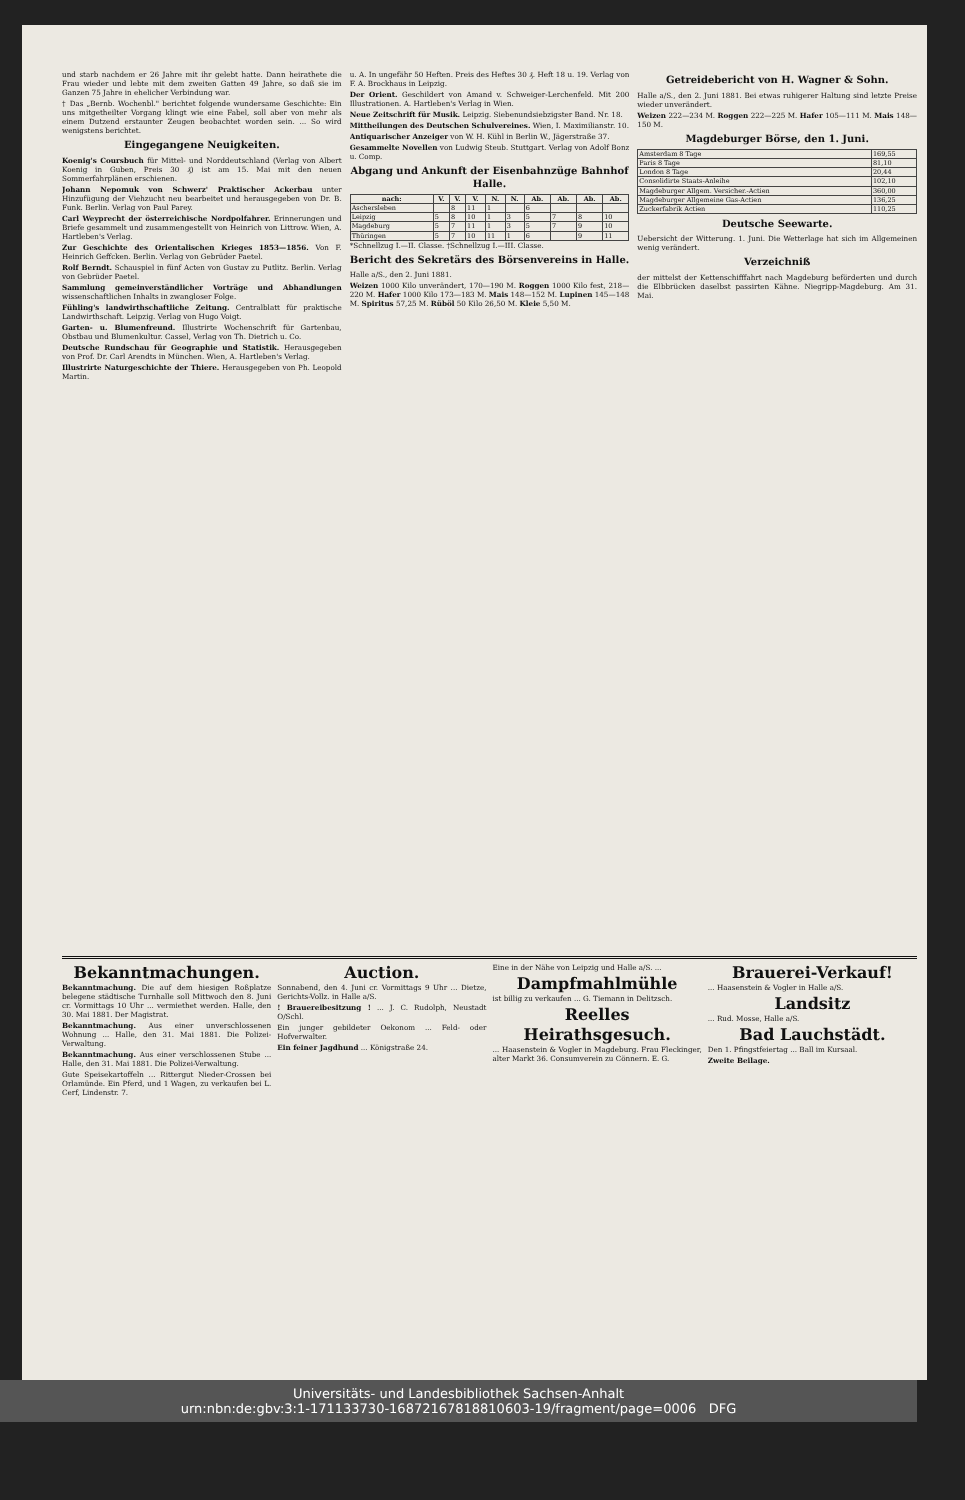und starb nachdem er 26 Jahre mit ihr gelebt hatte. Dann heirathete die Frau wieder und lebte mit dem zweiten Gatten 49 Jahre, so daß sie im Ganzen 75 Jahre in ehelicher Verbindung war.
† Das „Bernb. Wochenbl." berichtet folgende wundersame Geschichte: Ein uns mitgetheilter Vorgang klingt wie eine Fabel, soll aber von mehr als einem Dutzend erstaunter Zeugen beobachtet worden sein. ... So wird wenigstens berichtet.
Eingegangene Neuigkeiten.
Koenig's Coursbuch für Mittel- und Norddeutschland (Verlag von Albert Koenig in Guben, Preis 30 ₰) ist am 15. Mai mit den neuen Sommerfahrplänen erschienen.
Johann Nepomuk von Schwerz' Praktischer Ackerbau unter Hinzufügung der Viehzucht neu bearbeitet und herausgegeben von Dr. B. Funk. Berlin. Verlag von Paul Parey.
Carl Weyprecht der österreichische Nordpolfahrer. Erinnerungen und Briefe gesammelt und zusammengestellt von Heinrich von Littrow. Wien, A. Hartleben's Verlag.
Zur Geschichte des Orientalischen Krieges 1853—1856. Von F. Heinrich Geffcken. Berlin. Verlag von Gebrüder Paetel.
Rolf Berndt. Schauspiel in fünf Acten von Gustav zu Putlitz. Berlin. Verlag von Gebrüder Paetel.
Sammlung gemeinverständlicher Vorträge und Abhandlungen wissenschaftlichen Inhalts in zwangloser Folge.
Fühling's landwirthschaftliche Zeitung. Centralblatt für praktische Landwirthschaft. Leipzig. Verlag von Hugo Voigt.
Garten- u. Blumenfreund. Illustrirte Wochenschrift für Gartenbau, Obstbau und Blumenkultur. Cassel, Verlag von Th. Dietrich u. Co.
Deutsche Rundschau für Geographie und Statistik. Herausgegeben von Prof. Dr. Carl Arendts in München. Wien, A. Hartleben's Verlag.
Illustrirte Naturgeschichte der Thiere. Herausgegeben von Ph. Leopold Martin.
u. A. In ungefähr 50 Heften. Preis des Heftes 30 ₰. Heft 18 u. 19. Verlag von F. A. Brockhaus in Leipzig.
Der Orient. Geschildert von Amand v. Schweiger-Lerchenfeld. Mit 200 Illustrationen. A. Hartleben's Verlag in Wien.
Neue Zeitschrift für Musik. Leipzig. Siebenundsiebzigster Band. Nr. 18.
Mittheilungen des Deutschen Schulvereines. Wien, I. Maximilianstr. 10.
Antiquarischer Anzeiger von W. H. Kühl in Berlin W., Jägerstraße 37.
Gesammelte Novellen von Ludwig Steub. Stuttgart. Verlag von Adolf Bonz u. Comp.
Abgang und Ankunft der Eisenbahnzüge Bahnhof Halle.
| nach: | V. | V. | V. | N. | N. | Ab. | Ab. | Ab. | Ab. |
| --- | --- | --- | --- | --- | --- | --- | --- | --- | --- |
| Aschersleben | | 8 | 11 | 1 | | 6 | | | |
| Leipzig | 5 | 8 | 10 | 1 | 3 | 5 | 7 | 8 | 10 |
| Magdeburg | 5 | 7 | 11 | 1 | 3 | 5 | 7 | 9 | 10 |
| Thüringen | 5 | 7 | 10 | 11 | 1 | 6 | | 9 | 11 |
*Schnellzug I.—II. Classe. †Schnellzug I.—III. Classe.
Bericht des Sekretärs des Börsenvereins in Halle.
Halle a/S., den 2. Juni 1881.
Weizen 1000 Kilo unverändert, 170—190 M. Roggen 1000 Kilo fest, 218—220 M. Hafer 1000 Kilo 173—183 M. Mais 148—152 M. Lupinen 145—148 M. Spiritus 57,25 M. Rüböl 50 Kilo 26,50 M. Kleie 5,50 M.
Getreidebericht von H. Wagner & Sohn.
Halle a/S., den 2. Juni 1881. Bei etwas ruhigerer Haltung sind letzte Preise wieder unverändert.
Weizen 222—234 M. Roggen 222—225 M. Hafer 105—111 M. Mais 148—150 M.
Magdeburger Börse, den 1. Juni.
| Amsterdam 8 Tage | 169,55 |
| Paris 8 Tage | 81,10 |
| London 8 Tage | 20,44 |
| Consolidirte Staats-Anleihe | 102,10 |
| Magdeburger Allgem. Versicher.-Actien | 360,00 |
| Magdeburger Allgemeine Gas-Actien | 136,25 |
| Zuckerfabrik Actien | 110,25 |
Deutsche Seewarte.
Uebersicht der Witterung. 1. Juni. Die Wetterlage hat sich im Allgemeinen wenig verändert.
Verzeichniß
der mittelst der Kettenschifffahrt nach Magdeburg beförderten und durch die Elbbrücken daselbst passirten Kähne. Niegripp-Magdeburg. Am 31. Mai.
Bekanntmachungen.
Bekanntmachung. Die auf dem hiesigen Roßplatze belegene städtische Turnhalle soll Mittwoch den 8. Juni cr. Vormittags 10 Uhr ... vermiethet werden. Halle, den 30. Mai 1881. Der Magistrat.
Bekanntmachung. Aus einer unverschlossenen Wohnung ... Halle, den 31. Mai 1881. Die Polizei-Verwaltung.
Bekanntmachung. Aus einer verschlossenen Stube ... Halle, den 31. Mai 1881. Die Polizei-Verwaltung.
Gute Speisekartoffeln ... Rittergut Nieder-Crossen bei Orlamünde. Ein Pferd, und 1 Wagen, zu verkaufen bei L. Cerf, Lindenstr. 7.
Auction.
Sonnabend, den 4. Juni cr. Vormittags 9 Uhr ... Dietze, Gerichts-Vollz. in Halle a/S.
! Brauereibesitzung ! ... J. C. Rudolph, Neustadt O/Schl.
Ein junger gebildeter Oekonom ... Feld- oder Hofverwalter.
Ein feiner Jagdhund ... Königstraße 24.
Eine in der Nähe von Leipzig und Halle a/S. ...
Dampfmahlmühle
ist billig zu verkaufen ... G. Tiemann in Delitzsch.
Reelles Heirathsgesuch.
... Haasenstein & Vogler in Magdeburg. Frau Fleckinger, alter Markt 36. Consumverein zu Cönnern. E. G.
Brauerei-Verkauf!
... Haasenstein & Vogler in Halle a/S.
Landsitz
... Rud. Mosse, Halle a/S.
Bad Lauchstädt.
Den 1. Pfingstfeiertag ... Ball im Kursaal.
Zweite Beilage.
Universitäts- und Landesbibliothek Sachsen-Anhalt
urn:nbn:de:gbv:3:1-171133730-16872167818810603-19/fragment/page=0006 DFG